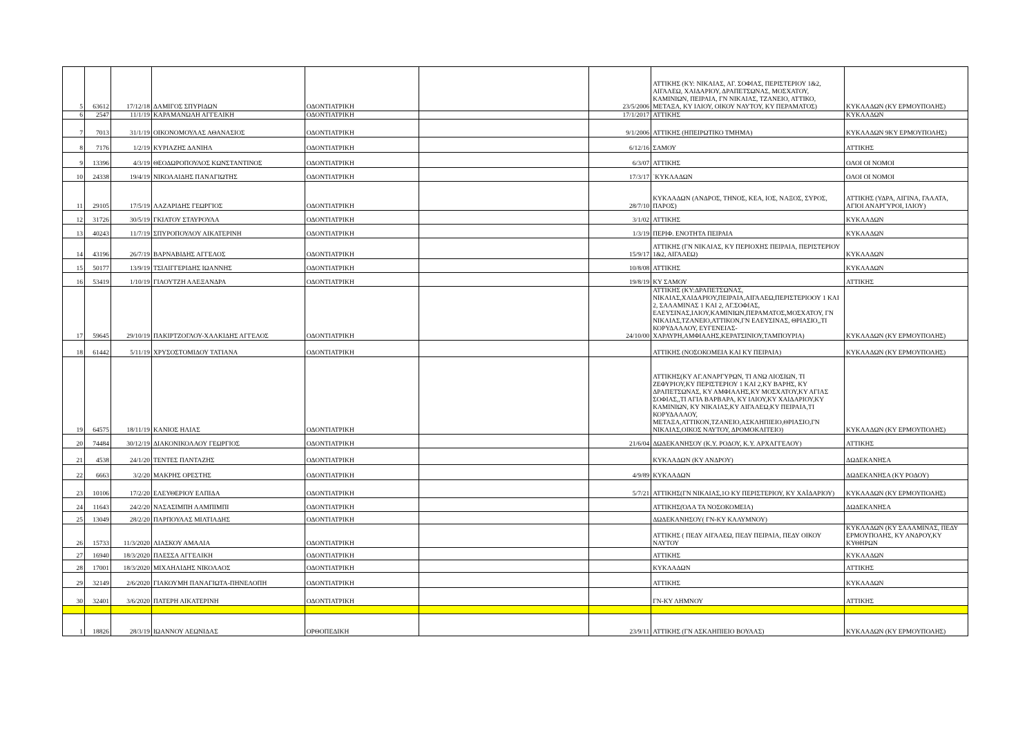| 5 | 63612 | 17/12/18 | ΔΑΜΙΓΟΣ ΣΠΥΡΙΔΩΝ | ΟΔΟΝΤΙΑΤΡΙΚΗ | | 23/5/2006 | ΑΤΤΙΚΗΣ (ΚΥ: ΝΙΚΑΙΑΣ, ΑΓ. ΣΟΦΙΑΣ, ΠΕΡΙΣΤΕΡΙΟΥ 1&2, ΑΙΓΑΛΕΩ, ΧΑΙΔΑΡΙΟΥ, ΔΡΑΠΕΤΣΩΝΑΣ, ΜΟΣΧΑΤΟΥ, ΚΑΜΙΝΙΩΝ, ΠΕΙΡΑΙΑ, ΓΝ ΝΙΚΑΙΑΣ, ΤΖΑΝΕΙΟ, ΑΤΤΙΚΟ, ΜΕΤΑΞΑ, ΚΥ ΙΛΙΟΥ, ΟΙΚΟΥ ΝΑΥΤΟΥ, ΚΥ ΠΕΡΑΜΑΤΟΣ) | ΚΥΚΛΑΔΩΝ (ΚΥ ΕΡΜΟΥΠΟΛΗΣ) |
| 6 | 2547 | 11/1/19 | ΚΑΡΑΜΑΝΩΛΗ ΑΓΓΕΛΙΚΗ | ΟΔΟΝΤΙΑΤΡΙΚΗ | | 17/1/2017 | ΑΤΤΙΚΗΣ | ΚΥΚΛΑΔΩΝ |
| 7 | 7013 | 31/1/19 | ΟΙΚΟΝΟΜΟΥΛΑΣ ΑΘΑΝΑΣΙΟΣ | ΟΔΟΝΤΙΑΤΡΙΚΗ | | 9/1/2006 | ΑΤΤΙΚΗΣ (ΗΠΕΙΡΩΤΙΚΟ ΤΜΗΜΑ) | ΚΥΚΛΑΔΩΝ 9ΚΥ ΕΡΜΟΥΠΟΛΗΣ) |
| 8 | 7176 | 1/2/19 | ΚΥΡΙΑΖΗΣ ΔΑΝΙΗΛ | ΟΔΟΝΤΙΑΤΡΙΚΗ | | 6/12/16 | ΣΑΜΟΥ | ΑΤΤΙΚΗΣ |
| 9 | 13396 | 4/3/19 | ΘΕΟΔΩΡΟΠΟΥΛΟΣ ΚΩΝΣΤΑΝΤΙΝΟΣ | ΟΔΟΝΤΙΑΤΡΙΚΗ | | 6/3/07 | ΑΤΤΙΚΗΣ | ΟΛΟΙ ΟΙ ΝΟΜΟΙ |
| 10 | 24338 | 19/4/19 | ΝΙΚΟΛΑΙΔΗΣ ΠΑΝΑΓΙΩΤΗΣ | ΟΔΟΝΤΙΑΤΡΙΚΗ | | 17/3/17 | `ΚΥΚΛΑΔΩΝ | ΟΛΟΙ ΟΙ ΝΟΜΟΙ |
| 11 | 29105 | 17/5/19 | ΛΑΖΑΡΙΔΗΣ ΓΕΩΡΓΙΟΣ | ΟΔΟΝΤΙΑΤΡΙΚΗ | | 28/7/10 | ΚΥΚΛΑΔΩΝ (ΑΝΔΡΟΣ, ΤΗΝΟΣ, ΚΕΑ, ΙΟΣ, ΝΑΞΟΣ, ΣΥΡΟΣ, ΠΑΡΟΣ) | ΑΤΤΙΚΗΣ (ΥΔΡΑ, ΑΙΓΙΝΑ, ΓΑΛΑΤΑ, ΑΓΙΟΙ ΑΝΑΡΓΥΡΟΙ, ΙΛΙΟΥ) |
| 12 | 31726 | 30/5/19 | ΓΚΙΑΤΟΥ ΣΤΑΥΡΟΥΛΑ | ΟΔΟΝΤΙΑΤΡΙΚΗ | | 3/1/02 | ΑΤΤΙΚΗΣ | ΚΥΚΛΑΔΩΝ |
| 13 | 40243 | 11/7/19 | ΣΠΥΡΟΠΟΥΛΟΥ ΑΙΚΑΤΕΡΙΝΗ | ΟΔΟΝΤΙΑΤΡΙΚΗ | | 1/3/19 | ΠΕΡΙΦ. ΕΝΟΤΗΤΑ ΠΕΙΡΑΙΑ | ΚΥΚΛΑΔΩΝ |
| 14 | 43196 | 26/7/19 | ΒΑΡΝΑΒΙΔΗΣ ΑΓΓΕΛΟΣ | ΟΔΟΝΤΙΑΤΡΙΚΗ | | 15/9/17 | ΑΤΤΙΚΗΣ (ΓΝ ΝΙΚΑΙΑΣ, ΚΥ ΠΕΡΙΟΧΗΣ ΠΕΙΡΑΙΑ, ΠΕΡΙΣΤΕΡΙΟΥ 1&2, ΑΙΓΑΛΕΩ) | ΚΥΚΛΑΔΩΝ |
| 15 | 50177 | 13/9/19 | ΤΣΙΛΙΓΓΕΡΙΔΗΣ ΙΩΑΝΝΗΣ | ΟΔΟΝΤΙΑΤΡΙΚΗ | | 10/8/08 | ΑΤΤΙΚΗΣ | ΚΥΚΛΑΔΩΝ |
| 16 | 53419 | 1/10/19 | ΓΙΑΟΥΤΖΗ ΑΛΕΞΑΝΔΡΑ | ΟΔΟΝΤΙΑΤΡΙΚΗ | | 19/8/19 | ΚΥ ΣΑΜΟΥ | ΑΤΤΙΚΗΣ |
| 17 | 59645 | 29/10/19 | ΠΑΚΙΡΤΖΟΓΛΟΥ-ΧΑΛΚΙΔΗΣ ΑΓΓΕΛΟΣ | ΟΔΟΝΤΙΑΤΡΙΚΗ | | 24/10/00 | ΑΤΤΙΚΗΣ (ΚΥ:ΔΡΑΠΕΤΣΩΝΑΣ, ΝΙΚΑΙΑΣ,ΧΑΙΔΑΡΙΟΥ,ΠΕΙΡΑΙΑ,ΑΙΓΑΛΕΩ,ΠΕΡΙΣΤΕΡΙΟΟΥ 1 ΚΑΙ 2, ΣΑΛΑΜΙΝΑΣ 1 ΚΑΙ 2, ΑΓ.ΣΟΦΙΑΣ, ΕΛΕΥΣΙΝΑΣ,ΙΛΙΟΥ,ΚΑΜΙΝΙΩΝ,ΠΕΡΑΜΑΤΟΣ,ΜΟΣΧΑΤΟΥ, ΓΝ ΝΙΚΑΙΑΣ,ΤΖΑΝΕΙΟ,ΑΤΤΙΚΟΝ,ΓΝ ΕΛΕΥΣΙΝΑΣ, ΘΡΙΑΣΙΟ,,ΤΙ ΚΟΡΥΔΑΛΛΟΥ, ΕΥΓΕΝΕΙΑΣ-ΧΑΡΑΥΡΗ,ΑΜΦΙΑΛΗΣ,ΚΕΡΑΤΣΙΝΙΟΥ,ΤΑΜΠΟΥΡΙΑ) | ΚΥΚΛΑΔΩΝ (ΚΥ ΕΡΜΟΥΠΟΛΗΣ) |
| 18 | 61442 | 5/11/19 | ΧΡΥΣΟΣΤΟΜΙΔΟΥ ΤΑΤΙΑΝΑ | ΟΔΟΝΤΙΑΤΡΙΚΗ | | | ΑΤΤΙΚΗΣ (ΝΟΣΟΚΟΜΕΙΑ ΚΑΙ ΚΥ ΠΕΙΡΑΙΑ) | ΚΥΚΛΑΔΩΝ (ΚΥ ΕΡΜΟΥΠΟΛΗΣ) |
| 19 | 64575 | 18/11/19 | ΚΑΝΙΟΣ ΗΛΙΑΣ | ΟΔΟΝΤΙΑΤΡΙΚΗ | | | ΑΤΤΙΚΗΣ(ΚΥ ΑΓ.ΑΝΑΡΓΥΡΩΝ, ΤΙ ΑΝΩ ΛΙΟΣΙΩΝ, ΤΙ ΖΕΦΥΡΙΟΥ,ΚΥ ΠΕΡΙΣΤΕΡΙΟΥ 1 ΚΑΙ 2,ΚΥ ΒΑΡΗΣ, ΚΥ ΔΡΑΠΕΤΣΩΝΑΣ, ΚΥ ΑΜΦΙΑΛΗΣ,ΚΥ ΜΟΣΧΑΤΟΥ,ΚΥ ΑΓΙΑΣ ΣΟΦΙΑΣ,,ΤΙ ΑΓΙΑ ΒΑΡΒΑΡΑ, ΚΥ ΙΛΙΟΥ,ΚΥ ΧΑΙΔΑΡΙΟΥ,ΚΥ ΚΑΜΙΝΙΩΝ, ΚΥ ΝΙΚΑΙΑΣ,ΚΥ ΑΙΓΑΛΕΩ,ΚΥ ΠΕΙΡΑΙΑ,ΤΙ ΚΟΡΥΔΑΛΛΟΥ, ΜΕΤΑΞΑ,ΑΤΤΙΚΟΝ,ΤΖΑΝΕΙΟ,ΑΣΚΛΗΠΙΕΙΟ,ΘΡΙΑΣΙΟ,ΓΝ ΝΙΚΑΙΑΣ,ΟΙΚΟΣ ΝΑΥΤΟΥ, ΔΡΟΜΟΚΑΙΤΕΙΟ) | ΚΥΚΛΑΔΩΝ (ΚΥ ΕΡΜΟΥΠΟΛΗΣ) |
| 20 | 74484 | 30/12/19 | ΔΙΑΚΟΝΙΚΟΛΑΟΥ ΓΕΩΡΓΙΟΣ | ΟΔΟΝΤΙΑΤΡΙΚΗ | | 21/6/04 | ΔΩΔΕΚΑΝΗΣΟΥ (Κ.Υ. ΡΟΔΟΥ, Κ.Υ. ΑΡΧΑΓΓΕΛΟΥ) | ΑΤΤΙΚΗΣ |
| 21 | 4538 | 24/1/20 | ΤΕΝΤΕΣ ΠΑΝΤΑΖΗΣ | ΟΔΟΝΤΙΑΤΡΙΚΗ | | | ΚΥΚΛΑΔΩΝ (ΚΥ ΑΝΔΡΟΥ) | ΔΩΔΕΚΑΝΗΣΑ |
| 22 | 6663 | 3/2/20 | ΜΑΚΡΗΣ ΟΡΕΣΤΗΣ | ΟΔΟΝΤΙΑΤΡΙΚΗ | | 4/9/89 | ΚΥΚΛΑΔΩΝ | ΔΩΔΕΚΑΝΗΣΑ (ΚΥ ΡΟΔΟΥ) |
| 23 | 10106 | 17/2/20 | ΕΛΕΥΘΕΡΙΟΥ ΕΛΠΙΔΑ | ΟΔΟΝΤΙΑΤΡΙΚΗ | | 5/7/21 | ΑΤΤΙΚΗΣ(ΓΝ ΝΙΚΑΙΑΣ,1Ο ΚΥ ΠΕΡΙΣΤΕΡΙΟΥ, ΚΥ ΧΑΪΔΑΡΙΟΥ) | ΚΥΚΛΑΔΩΝ (ΚΥ ΕΡΜΟΥΠΟΛΗΣ) |
| 24 | 11643 | 24/2/20 | ΝΑΣΑΣΙΜΠΗ ΛΑΜΠΙΜΠΙ | ΟΔΟΝΤΙΑΤΡΙΚΗ | | | ΑΤΤΙΚΗΣ(ΌΛΑ ΤΑ ΝΟΣΟΚΟΜΕΙΑ) | ΔΩΔΕΚΑΝΗΣΑ |
| 25 | 13049 | 28/2/20 | ΠΑΡΠΟΥΛΑΣ ΜΙΛΤΙΑΔΗΣ | ΟΔΟΝΤΙΑΤΡΙΚΗ | | | ΔΩΔΕΚΑΝΗΣΟΥ( ΓΝ-ΚΥ ΚΑΛΥΜΝΟΥ) | |
| 26 | 15733 | 11/3/2020 | ΛΙΑΣΚΟΥ ΑΜΑΛΙΑ | ΟΔΟΝΤΙΑΤΡΙΚΗ | | | ΑΤΤΙΚΗΣ ( ΠΕΔΥ ΑΙΓΑΛΕΩ, ΠΕΔΥ ΠΕΙΡΑΙΑ, ΠΕΔΥ ΟΙΚΟΥ ΝΑΥΤΟΥ | ΚΥΚΛΑΔΩΝ (ΚΥ ΣΑΛΑΜΙΝΑΣ, ΠΕΔΥ ΕΡΜΟΥΠΟΛΗΣ, ΚΥ ΑΝΔΡΟΥ,ΚΥ ΚΥΘΗΡΩΝ |
| 27 | 16940 | 18/3/2020 | ΠΛΕΣΣΑ ΑΓΓΕΛΙΚΗ | ΟΔΟΝΤΙΑΤΡΙΚΗ | | | ΑΤΤΙΚΗΣ | ΚΥΚΛΑΔΩΝ |
| 28 | 17001 | 18/3/2020 | ΜΙΧΑΗΛΙΔΗΣ ΝΙΚΟΛΑΟΣ | ΟΔΟΝΤΙΑΤΡΙΚΗ | | | ΚΥΚΛΑΔΩΝ | ΑΤΤΙΚΗΣ |
| 29 | 32149 | 2/6/2020 | ΓΙΑΚΟΥΜΗ ΠΑΝΑΓΙΩΤΑ-ΠΗΝΕΛΟΠΗ | ΟΔΟΝΤΙΑΤΡΙΚΗ | | | ΑΤΤΙΚΗΣ | ΚΥΚΛΑΔΩΝ |
| 30 | 32401 | 3/6/2020 | ΠΑΤΕΡΗ ΑΙΚΑΤΕΡΙΝΗ | ΟΔΟΝΤΙΑΤΡΙΚΗ | | | ΓΝ-ΚΥ ΛΗΜΝΟΥ | ΑΤΤΙΚΗΣ |
| 1 | 18826 | 28/3/19 | ΙΩΑΝΝΟΥ ΛΕΩΝΙΔΑΣ | ΟΡΘΟΠΕΔΙΚΗ | | 23/9/11 | ΑΤΤΙΚΗΣ (ΓΝ ΑΣΚΛΗΠΙΕΙΟ ΒΟΥΛΑΣ) | ΚΥΚΛΑΔΩΝ (ΚΥ ΕΡΜΟΥΠΟΛΗΣ) |